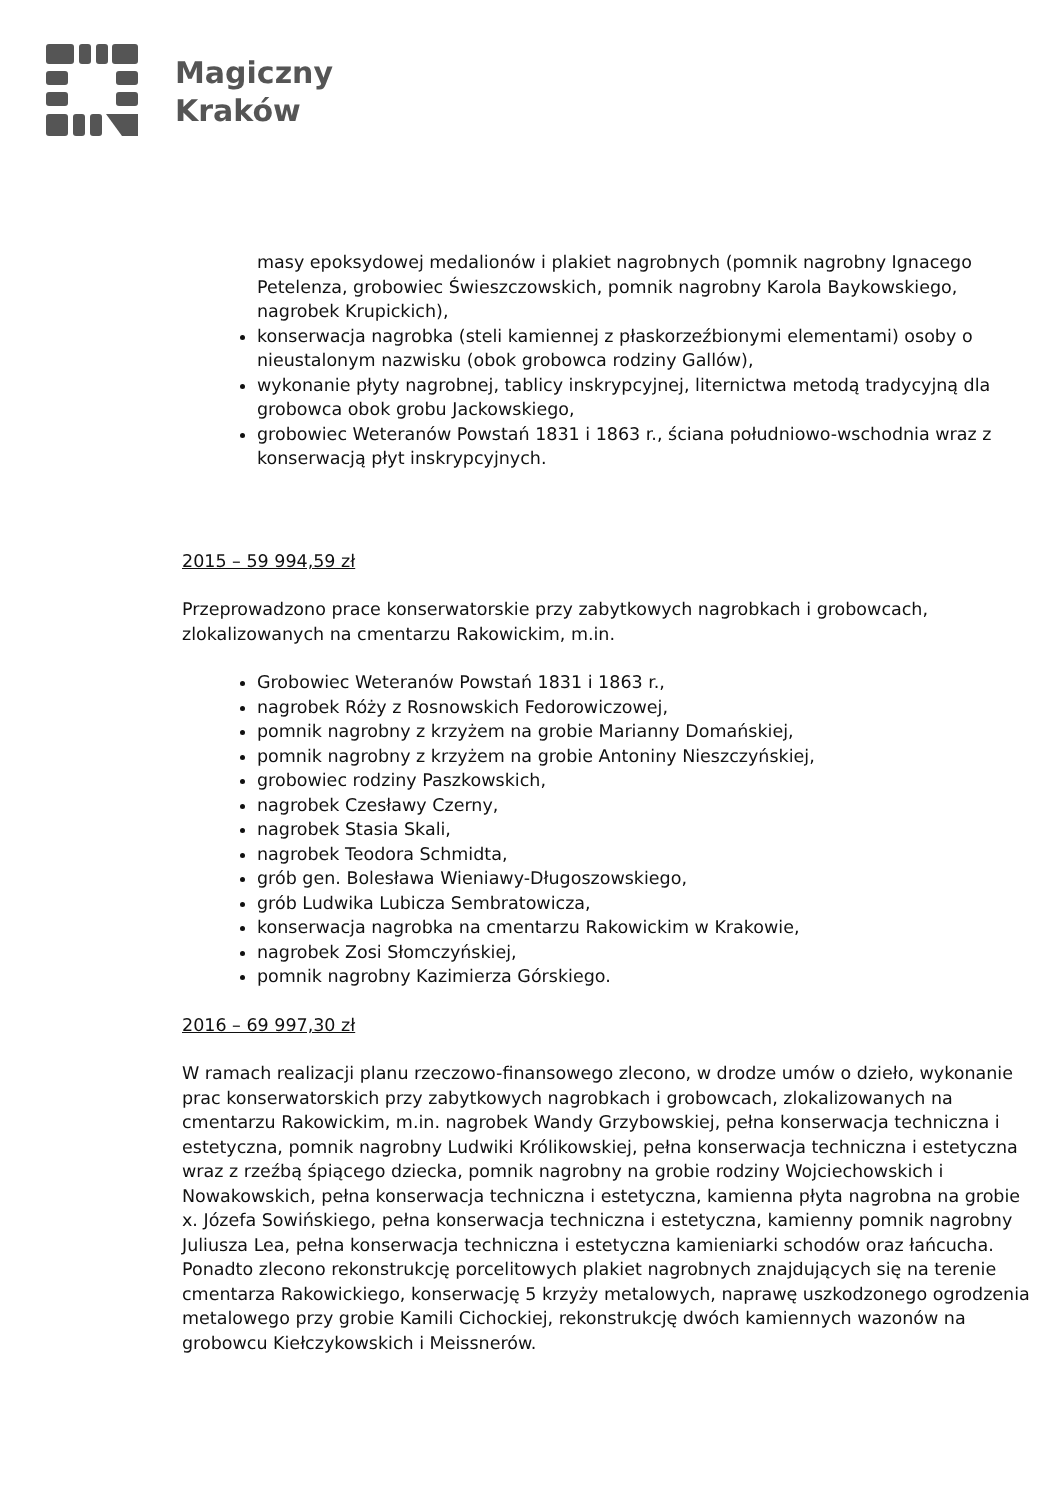Magiczny
Kraków
masy epoksydowej medalionów i plakiet nagrobnych (pomnik nagrobny Ignacego Petelenza, grobowiec Świeszczowskich, pomnik nagrobny Karola Baykowskiego, nagrobek Krupickich),
konserwacja nagrobka (steli kamiennej z płaskorzeźbionymi elementami) osoby o nieustalonym nazwisku (obok grobowca rodziny Gallów),
wykonanie płyty nagrobnej, tablicy inskrypcyjnej, liternictwa metodą tradycyjną dla grobowca obok grobu Jackowskiego,
grobowiec Weteranów Powstań 1831 i 1863 r., ściana południowo-wschodnia wraz z konserwacją płyt inskrypcyjnych.
2015 – 59 994,59 zł
Przeprowadzono prace konserwatorskie przy zabytkowych nagrobkach i grobowcach, zlokalizowanych na cmentarzu Rakowickim, m.in.
Grobowiec Weteranów Powstań 1831 i 1863 r.,
nagrobek Róży z Rosnowskich Fedorowiczowej,
pomnik nagrobny z krzyżem na grobie Marianny Domańskiej,
pomnik nagrobny z krzyżem na grobie Antoniny Nieszczyńskiej,
grobowiec rodziny Paszkowskich,
nagrobek Czesławy Czerny,
nagrobek Stasia Skali,
nagrobek Teodora Schmidta,
grób gen. Bolesława Wieniawy-Długoszowskiego,
grób Ludwika Lubicza Sembratowicza,
konserwacja nagrobka na cmentarzu Rakowickim w Krakowie,
nagrobek Zosi Słomczyńskiej,
pomnik nagrobny Kazimierza Górskiego.
2016 – 69 997,30 zł
W ramach realizacji planu rzeczowo-finansowego zlecono, w drodze umów o dzieło, wykonanie prac konserwatorskich przy zabytkowych nagrobkach i grobowcach, zlokalizowanych na cmentarzu Rakowickim, m.in. nagrobek Wandy Grzybowskiej, pełna konserwacja techniczna i estetyczna, pomnik nagrobny Ludwiki Królikowskiej, pełna konserwacja techniczna i estetyczna wraz z rzeźbą śpiącego dziecka, pomnik nagrobny na grobie rodziny Wojciechowskich i Nowakowskich, pełna konserwacja techniczna i estetyczna, kamienna płyta nagrobna na grobie x. Józefa Sowińskiego, pełna konserwacja techniczna i estetyczna, kamienny pomnik nagrobny Juliusza Lea, pełna konserwacja techniczna i estetyczna kamieniarki schodów oraz łańcucha. Ponadto zlecono rekonstrukcję porcelitowych plakiet nagrobnych znajdujących się na terenie cmentarza Rakowickiego, konserwację 5 krzyży metalowych, naprawę uszkodzonego ogrodzenia metalowego przy grobie Kamili Cichockiej, rekonstrukcję dwóch kamiennych wazonów na grobowcu Kiełczykowskich i Meissnerów.